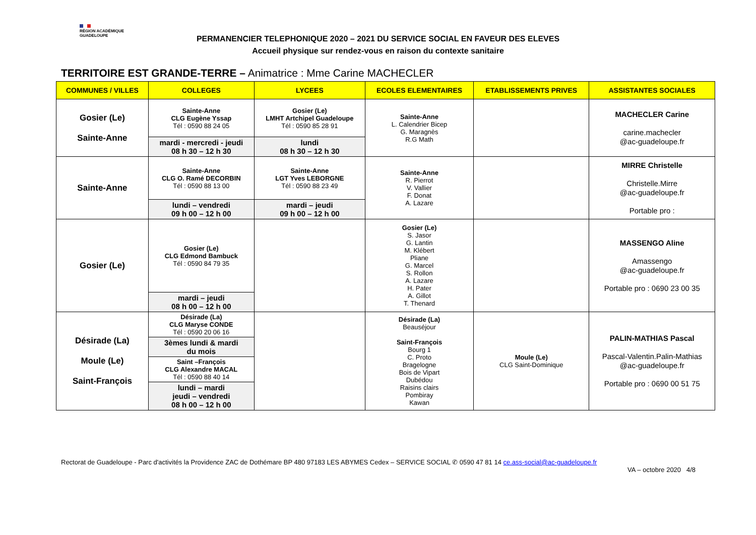RÉGION ACADÉMIQUE
GUADELOUPE
PERMANENCIER TELEPHONIQUE 2020 – 2021 DU SERVICE SOCIAL EN FAVEUR DES ELEVES
Accueil physique sur rendez-vous en raison du contexte sanitaire
TERRITOIRE EST GRANDE-TERRE – Animatrice : Mme Carine MACHECLER
| COMMUNES / VILLES | COLLEGES | LYCEES | ECOLES ELEMENTAIRES | ETABLISSEMENTS PRIVES | ASSISTANTES SOCIALES |
| --- | --- | --- | --- | --- | --- |
| Gosier (Le) Sainte-Anne | Sainte-Anne CLG Eugène Yssap Tél : 0590 88 24 05 | Gosier (Le) LMHT Artchipel Guadeloupe Tél : 0590 85 28 91 | Sainte-Anne L. Calendrier Bicep G. Maragnès R.G Math | | MACHECLER Carine carine.machecler @ac-guadeloupe.fr |
| | mardi - mercredi - jeudi 08 h 30 – 12 h 30 | lundi 08 h 30 – 12 h 30 | | | |
| Sainte-Anne | Sainte-Anne CLG O. Ramé DECORBIN Tél : 0590 88 13 00 | Sainte-Anne LGT Yves LEBORGNE Tél : 0590 88 23 49 | Sainte-Anne R. Pierrot V. Vallier F. Donat A. Lazare | | MIRRE Christelle Christelle.Mirre @ac-guadeloupe.fr Portable pro : |
| | lundi – vendredi 09 h 00 – 12 h 00 | mardi – jeudi 09 h 00 – 12 h 00 | | | |
| Gosier (Le) | Gosier (Le) CLG Edmond Bambuck Tél : 0590 84 79 35 | | Gosier (Le) S. Jasor G. Lantin M. Klébert Pliane G. Marcel S. Rollon A. Lazare H. Pater A. Gillot T. Thenard | | MASSENGO Aline Amassengo @ac-guadeloupe.fr Portable pro : 0690 23 00 35 |
| | mardi – jeudi 08 h 00 – 12 h 00 | | | | |
| Désirade (La) Moule (Le) Saint-François | Désirade (La) CLG Maryse CONDE Tél : 0590 20 06 16 | | Désirade (La) Beauséjour Saint-François Bourg 1 C. Proto Bragelogne Bois de Vipart Dubédou Raisins clairs Pombiray Kawan | Moule (Le) CLG Saint-Dominique | PALIN-MATHIAS Pascal Pascal-Valentin.Palin-Mathias @ac-guadeloupe.fr Portable pro : 0690 00 51 75 |
| | 3èmes lundi & mardi du mois | | | | |
| | Saint –François CLG Alexandre MACAL Tél : 0590 88 40 14 | | | | |
| | lundi – mardi jeudi – vendredi 08 h 00 – 12 h 00 | | | | |
Rectorat de Guadeloupe - Parc d'activités la Providence ZAC de Dothémare BP 480 97183 LES ABYMES Cedex – SERVICE SOCIAL ✆ 0590 47 81 14 ce.ass-social@ac-guadeloupe.fr
VA – octobre 2020 4/8